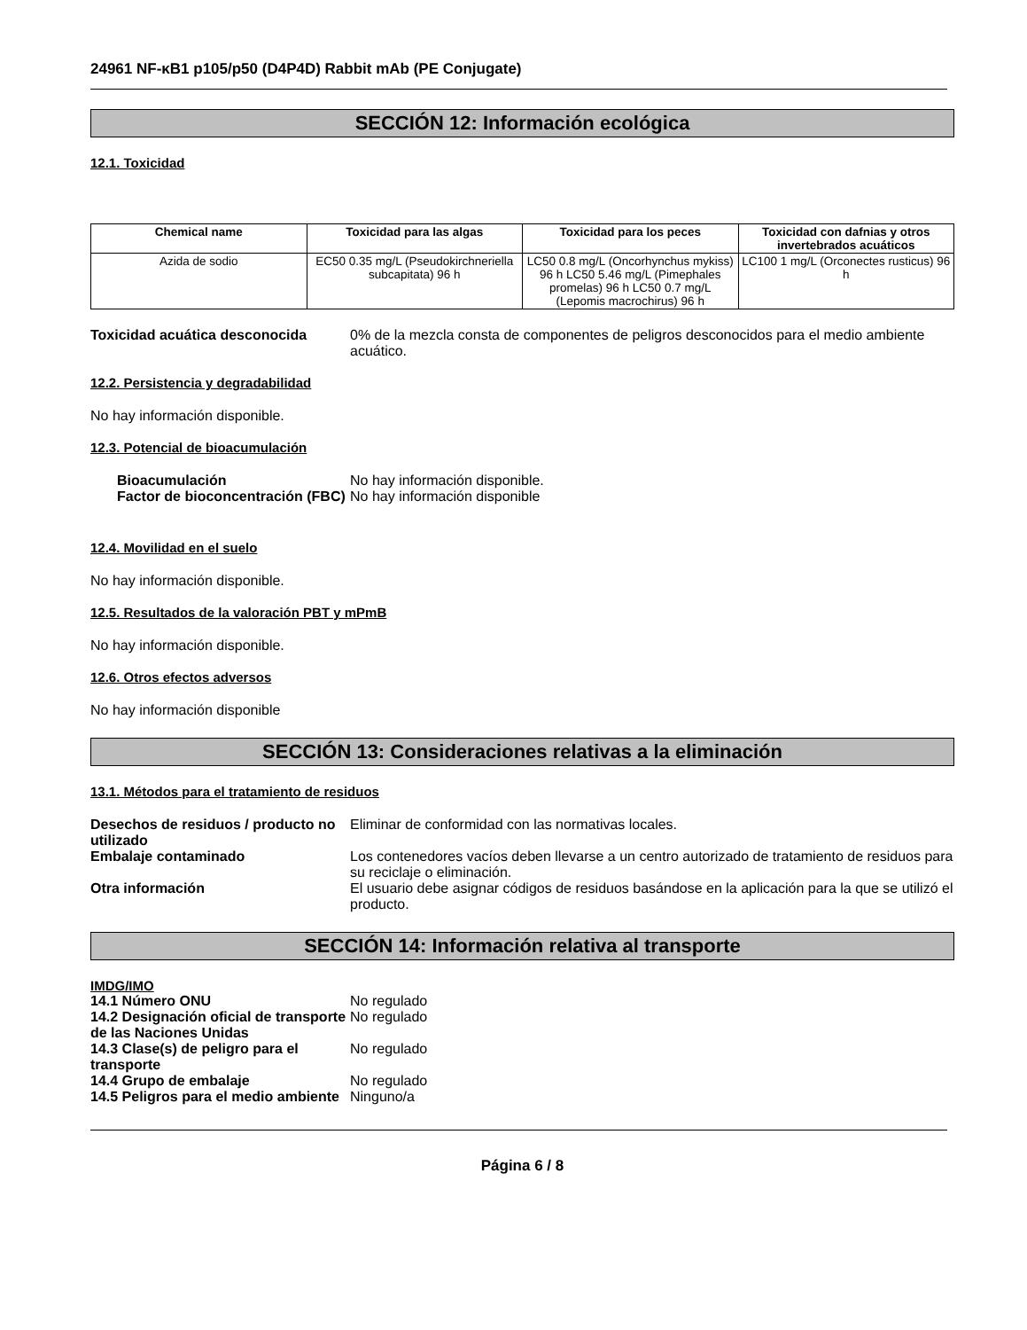24961 NF-κB1 p105/p50 (D4P4D) Rabbit mAb (PE Conjugate)
SECCIÓN 12: Información ecológica
12.1. Toxicidad
| Chemical name | Toxicidad para las algas | Toxicidad para los peces | Toxicidad con dafnias y otros invertebrados acuáticos |
| --- | --- | --- | --- |
| Azida de sodio | EC50 0.35 mg/L (Pseudokirchneriella subcapitata) 96 h | LC50 0.8 mg/L (Oncorhynchus mykiss) 96 h LC50 5.46 mg/L (Pimephales promelas) 96 h LC50 0.7 mg/L (Lepomis macrochirus) 96 h | LC100 1 mg/L (Orconectes rusticus) 96 h |
Toxicidad acuática desconocida 0% de la mezcla consta de componentes de peligros desconocidos para el medio ambiente acuático.
12.2. Persistencia y degradabilidad
No hay información disponible.
12.3. Potencial de bioacumulación
Bioacumulación No hay información disponible.
Factor de bioconcentración (FBC)
No hay información disponible
12.4. Movilidad en el suelo
No hay información disponible.
12.5. Resultados de la valoración PBT y mPmB
No hay información disponible.
12.6. Otros efectos adversos
No hay información disponible
SECCIÓN 13: Consideraciones relativas a la eliminación
13.1. Métodos para el tratamiento de residuos
Desechos de residuos / producto no utilizado
Eliminar de conformidad con las normativas locales.
Embalaje contaminado Los contenedores vacíos deben llevarse a un centro autorizado de tratamiento de residuos para su reciclaje o eliminación.
Otra información El usuario debe asignar códigos de residuos basándose en la aplicación para la que se utilizó el producto.
SECCIÓN 14: Información relativa al transporte
IMDG/IMO
14.1 Número ONU No regulado
14.2 Designación oficial de transporte de las Naciones Unidas
No regulado
14.3 Clase(s) de peligro para el transporte
No regulado
14.4 Grupo de embalaje No regulado
14.5 Peligros para el medio ambiente
Ninguno/a
Página 6 / 8